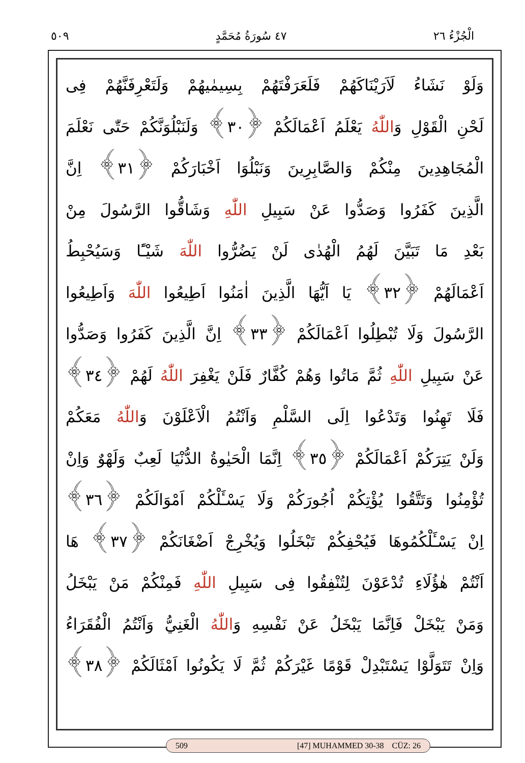الْجُزْءُ ٢٦ ٤٧ سُورَةُ مُحَمَّدٍ ٥٠٩
وَلَوْ نَشَاءُ لَاَرَيْنَاكَهُمْ فَلَعَرَفْتَهُمْ بِسِيمٰيهُمْ وَلَتَعْرِفَنَّهُمْ فِى
لَحْنِ الْقَوْلِ وَاللّٰهُ يَعْلَمُ اَعْمَالَكُمْ ﴿٣٠﴾ وَلَنَبْلُوَنَّكُمْ حَتّٰى نَعْلَمَ
الْمُجَاهِدِينَ مِنْكُمْ وَالصَّابِرِينَ وَنَبْلُوَا اَخْبَارَكُمْ ﴿٣١﴾ اِنَّ
الَّذِينَ كَفَرُوا وَصَدُّوا عَنْ سَبِيلِ اللّٰهِ وَشَاقُّوا الرَّسُولَ مِنْ
بَعْدِ مَا تَبَيَّنَ لَهُمُ الْهُدٰى لَنْ يَضُرُّوا اللّٰهَ شَيْـًٔا وَسَيُحْبِطُ
اَعْمَالَهُمْ ﴿٣٢﴾ يَا اَيُّهَا الَّذِينَ اٰمَنُوا اَطِيعُوا اللّٰهَ وَاَطِيعُوا
الرَّسُولَ وَلَا تُبْطِلُوا اَعْمَالَكُمْ ﴿٣٣﴾ اِنَّ الَّذِينَ كَفَرُوا وَصَدُّوا
عَنْ سَبِيلِ اللّٰهِ ثُمَّ مَاتُوا وَهُمْ كُفَّارٌ فَلَنْ يَغْفِرَ اللّٰهُ لَهُمْ ﴿٣٤﴾
فَلَا تَهِنُوا وَتَدْعُوا اِلَى السَّلْمِ وَاَنْتُمُ الْاَعْلَوْنَ وَاللّٰهُ مَعَكُمْ
وَلَنْ يَتِرَكُمْ اَعْمَالَكُمْ ﴿٣٥﴾ اِنَّمَا الْحَيٰوةُ الدُّنْيَا لَعِبٌ وَلَهْوٌ وَاِنْ
تُؤْمِنُوا وَتَتَّقُوا يُؤْتِكُمْ اُجُورَكُمْ وَلَا يَسْـَٔلْكُمْ اَمْوَالَكُمْ ﴿٣٦﴾
اِنْ يَسْـَٔلْكُمُوهَا فَيُحْفِكُمْ تَبْخَلُوا وَيُخْرِجْ اَضْغَانَكُمْ ﴿٣٧﴾ هَا
اَنْتُمْ هٰؤُلَاءِ تُدْعَوْنَ لِتُنْفِقُوا فِى سَبِيلِ اللّٰهِ فَمِنْكُمْ مَنْ يَبْخَلُ
وَمَنْ يَبْخَلْ فَاِنَّمَا يَبْخَلُ عَنْ نَفْسِهِ وَاللّٰهُ الْغَنِيُّ وَاَنْتُمُ الْفُقَرَاءُ
وَاِنْ تَتَوَلَّوْا يَسْتَبْدِلْ قَوْمًا غَيْرَكُمْ ثُمَّ لَا يَكُونُوا اَمْثَالَكُمْ ﴿٣٨﴾
509 [47] MUHAMMED 30-38 CÜZ: 26